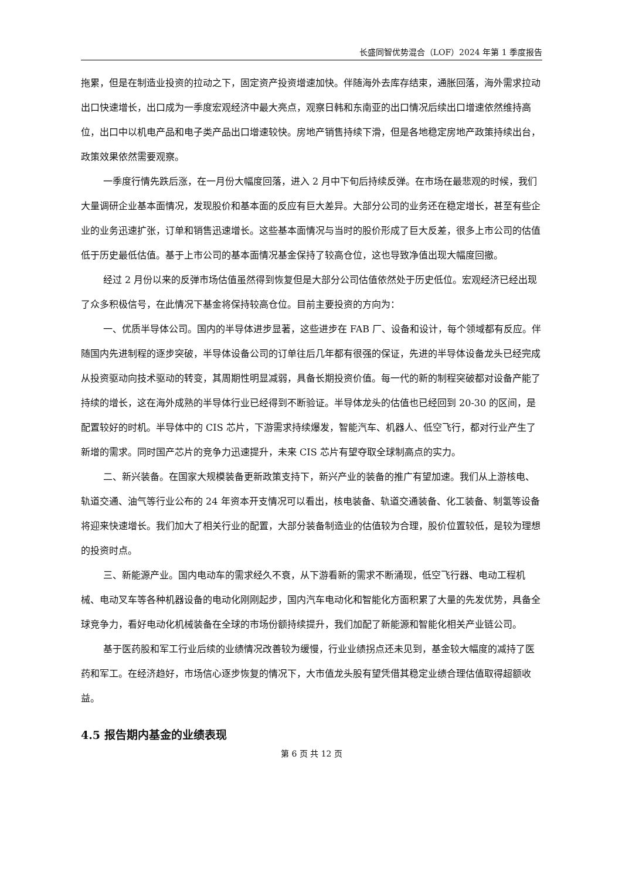长盛同智优势混合（LOF）2024 年第 1 季度报告
拖累，但是在制造业投资的拉动之下，固定资产投资增速加快。伴随海外去库存结束，通胀回落，海外需求拉动出口快速增长，出口成为一季度宏观经济中最大亮点，观察日韩和东南亚的出口情况后续出口增速依然维持高位，出口中以机电产品和电子类产品出口增速较快。房地产销售持续下滑，但是各地稳定房地产政策持续出台，政策效果依然需要观察。
一季度行情先跌后涨，在一月份大幅度回落，进入 2 月中下旬后持续反弹。在市场在最悲观的时候，我们大量调研企业基本面情况，发现股价和基本面的反应有巨大差异。大部分公司的业务还在稳定增长，甚至有些企业的业务迅速扩张，订单和销售迅速增长。这些基本面情况与当时的股价形成了巨大反差，很多上市公司的估值低于历史最低估值。基于上市公司的基本面情况基金保持了较高仓位，这也导致净值出现大幅度回撤。
经过 2 月份以来的反弹市场估值虽然得到恢复但是大部分公司估值依然处于历史低位。宏观经济已经出现了众多积极信号，在此情况下基金将保持较高仓位。目前主要投资的方向为：
一、优质半导体公司。国内的半导体进步显著，这些进步在 FAB 厂、设备和设计，每个领域都有反应。伴随国内先进制程的逐步突破，半导体设备公司的订单往后几年都有很强的保证，先进的半导体设备龙头已经完成从投资驱动向技术驱动的转变，其周期性明显减弱，具备长期投资价值。每一代的新的制程突破都对设备产能了持续的增长，这在海外成熟的半导体行业已经得到不断验证。半导体龙头的估值也已经回到 20-30 的区间，是配置较好的时机。半导体中的 CIS 芯片，下游需求持续爆发，智能汽车、机器人、低空飞行，都对行业产生了新增的需求。同时国产芯片的竞争力迅速提升，未来 CIS 芯片有望夺取全球制高点的实力。
二、新兴装备。在国家大规模装备更新政策支持下，新兴产业的装备的推广有望加速。我们从上游核电、轨道交通、油气等行业公布的 24 年资本开支情况可以看出，核电装备、轨道交通装备、化工装备、制氢等设备将迎来快速增长。我们加大了相关行业的配置，大部分装备制造业的估值较为合理，股价位置较低，是较为理想的投资时点。
三、新能源产业。国内电动车的需求经久不衰，从下游看新的需求不断涌现，低空飞行器、电动工程机械、电动叉车等各种机器设备的电动化刚刚起步，国内汽车电动化和智能化方面积累了大量的先发优势，具备全球竞争力，看好电动化机械装备在全球的市场份额持续提升，我们加配了新能源和智能化相关产业链公司。
基于医药股和军工行业后续的业绩情况改善较为缓慢，行业业绩拐点还未见到，基金较大幅度的减持了医药和军工。在经济趋好，市场信心逐步恢复的情况下，大市值龙头股有望凭借其稳定业绩合理估值取得超额收益。
4.5 报告期内基金的业绩表现
第 6 页 共 12 页